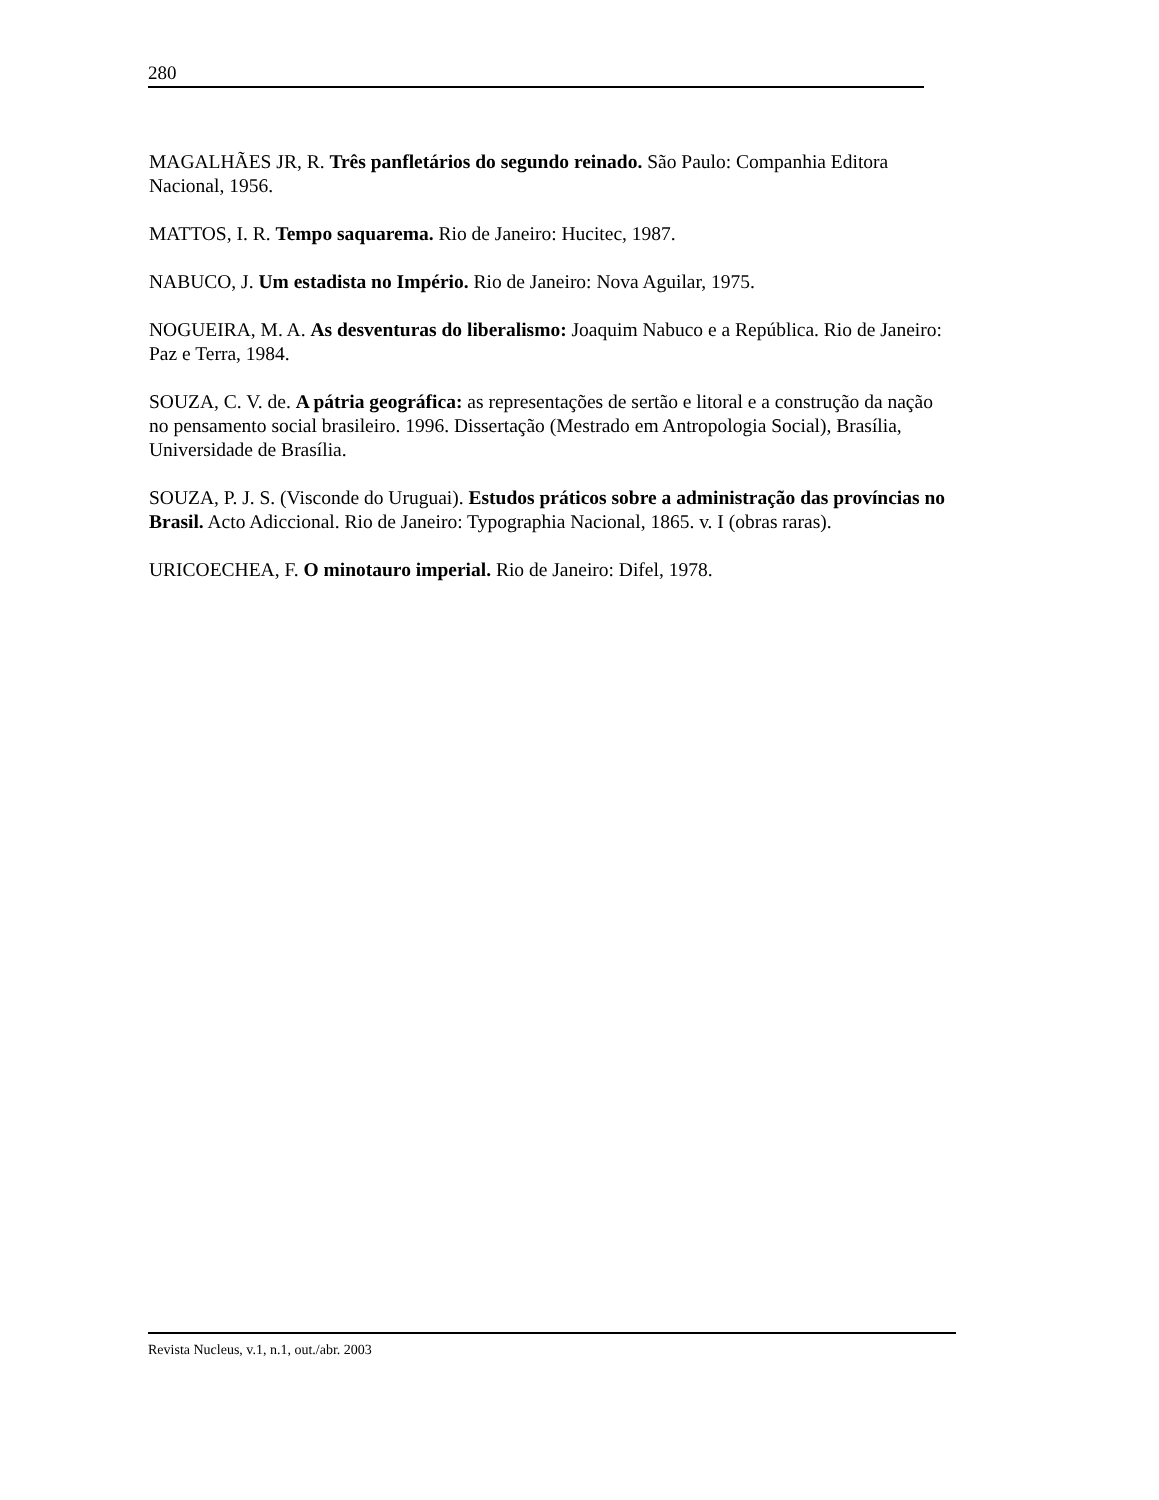280
MAGALHÃES JR, R. Três panfletários do segundo reinado. São Paulo: Companhia Editora Nacional, 1956.
MATTOS, I. R. Tempo saquarema. Rio de Janeiro: Hucitec, 1987.
NABUCO, J. Um estadista no Império. Rio de Janeiro: Nova Aguilar, 1975.
NOGUEIRA, M. A. As desventuras do liberalismo: Joaquim Nabuco e a República. Rio de Janeiro: Paz e Terra, 1984.
SOUZA, C. V. de. A pátria geográfica: as representações de sertão e litoral e a construção da nação no pensamento social brasileiro. 1996. Dissertação (Mestrado em Antropologia Social), Brasília, Universidade de Brasília.
SOUZA, P. J. S. (Visconde do Uruguai). Estudos práticos sobre a administração das províncias no Brasil. Acto Adiccional. Rio de Janeiro: Typographia Nacional, 1865. v. I (obras raras).
URICOECHEA, F. O minotauro imperial. Rio de Janeiro: Difel, 1978.
Revista Nucleus, v.1, n.1, out./abr. 2003